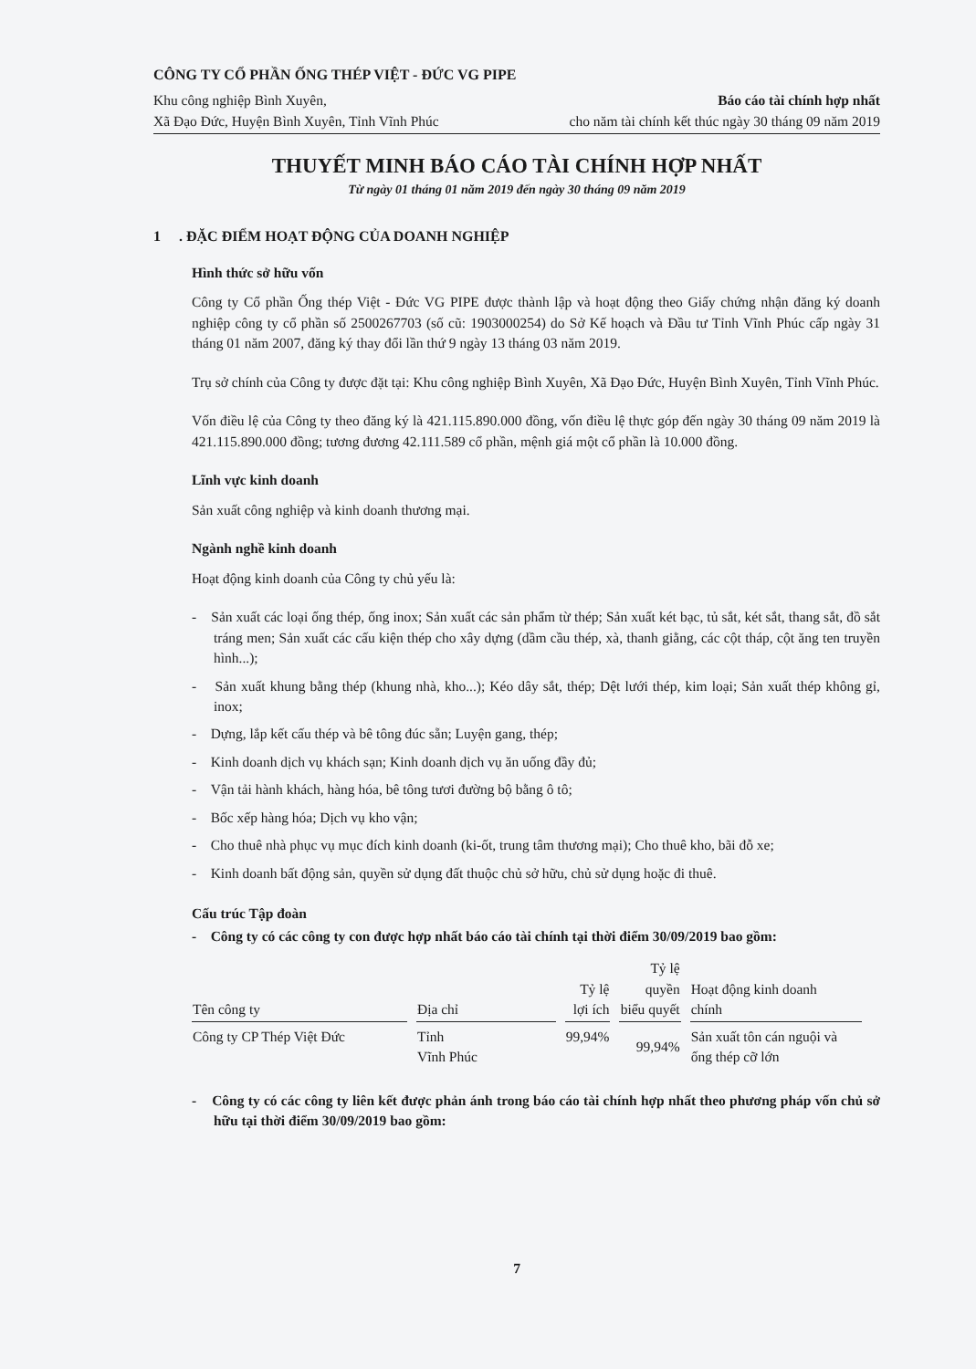CÔNG TY CỔ PHẦN ỐNG THÉP VIỆT - ĐỨC VG PIPE
Khu công nghiệp Bình Xuyên,
Xã Đạo Đức, Huyện Bình Xuyên, Tỉnh Vĩnh Phúc
Báo cáo tài chính hợp nhất
cho năm tài chính kết thúc ngày 30 tháng 09 năm 2019
THUYẾT MINH BÁO CÁO TÀI CHÍNH HỢP NHẤT
Từ ngày 01 tháng 01 năm 2019 đến ngày 30 tháng 09 năm 2019
1 . ĐẶC ĐIỂM HOẠT ĐỘNG CỦA DOANH NGHIỆP
Hình thức sở hữu vốn
Công ty Cổ phần Ống thép Việt - Đức VG PIPE được thành lập và hoạt động theo Giấy chứng nhận đăng ký doanh nghiệp công ty cổ phần số 2500267703 (số cũ: 1903000254) do Sở Kế hoạch và Đầu tư Tỉnh Vĩnh Phúc cấp ngày 31 tháng 01 năm 2007, đăng ký thay đổi lần thứ 9 ngày 13 tháng 03 năm 2019.
Trụ sở chính của Công ty được đặt tại: Khu công nghiệp Bình Xuyên, Xã Đạo Đức, Huyện Bình Xuyên, Tỉnh Vĩnh Phúc.
Vốn điều lệ của Công ty theo đăng ký là 421.115.890.000 đồng, vốn điều lệ thực góp đến ngày 30 tháng 09 năm 2019 là 421.115.890.000 đồng; tương đương 42.111.589 cổ phần, mệnh giá một cổ phần là 10.000 đồng.
Lĩnh vực kinh doanh
Sản xuất công nghiệp và kinh doanh thương mại.
Ngành nghề kinh doanh
Hoạt động kinh doanh của Công ty chủ yếu là:
- Sản xuất các loại ống thép, ống inox; Sản xuất các sản phẩm từ thép; Sản xuất két bạc, tủ sắt, két sắt, thang sắt, đồ sắt tráng men; Sản xuất các cấu kiện thép cho xây dựng (dầm cầu thép, xà, thanh giằng, các cột tháp, cột ăng ten truyền hình...);
- Sản xuất khung bằng thép (khung nhà, kho...); Kéo dây sắt, thép; Dệt lưới thép, kim loại; Sản xuất thép không gỉ, inox;
- Dựng, lắp kết cấu thép và bê tông đúc sẵn; Luyện gang, thép;
- Kinh doanh dịch vụ khách sạn; Kinh doanh dịch vụ ăn uống đầy đủ;
- Vận tải hành khách, hàng hóa, bê tông tươi đường bộ bằng ô tô;
- Bốc xếp hàng hóa; Dịch vụ kho vận;
- Cho thuê nhà phục vụ mục đích kinh doanh (ki-ốt, trung tâm thương mại); Cho thuê kho, bãi đỗ xe;
- Kinh doanh bất động sản, quyền sử dụng đất thuộc chủ sở hữu, chủ sử dụng hoặc đi thuê.
Cấu trúc Tập đoàn
- Công ty có các công ty con được hợp nhất báo cáo tài chính tại thời điểm 30/09/2019 bao gồm:
| Tên công ty | Địa chỉ | Tỷ lệ lợi ích | Tỷ lệ quyền biểu quyết | Hoạt động kinh doanh chính |
| --- | --- | --- | --- | --- |
| Công ty CP Thép Việt Đức | Tỉnh Vĩnh Phúc | 99,94% | 99,94% | Sản xuất tôn cán nguội và ống thép cỡ lớn |
- Công ty có các công ty liên kết được phản ánh trong báo cáo tài chính hợp nhất theo phương pháp vốn chủ sở hữu tại thời điểm 30/09/2019 bao gồm:
7